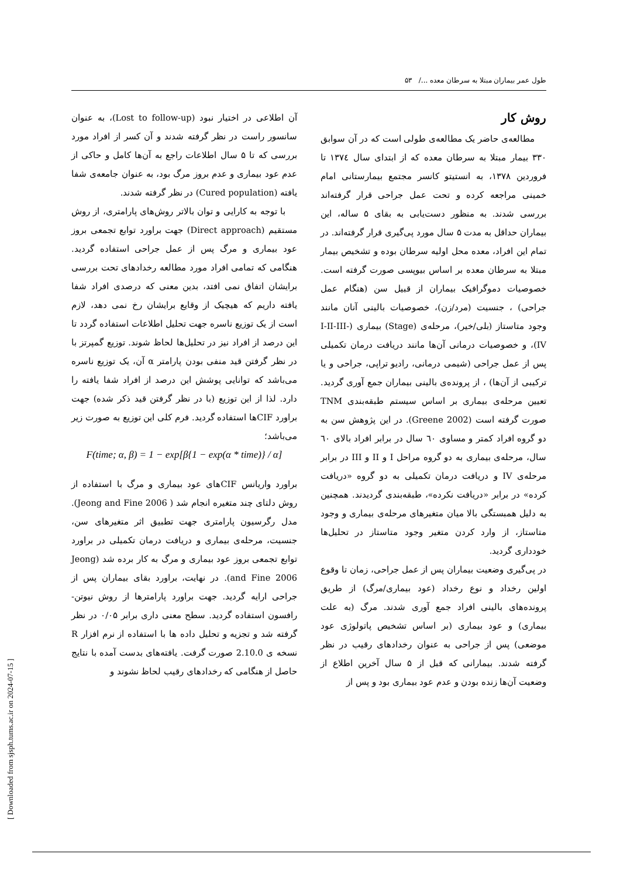طول عمر بیماران مبتلا به سرطان معده .../ ۵۳
روش کار
مطالعه‌ی حاضر یک مطالعه‌ی طولی است که در آن سوابق ۳۳۰ بیمار مبتلا به سرطان معده که از ابتدای سال ۱۳۷٤ تا فروردین ۱۳۷۸، به انستیتو کانسر مجتمع بیمارستانی امام خمینی مراجعه کرده و تحت عمل جراحی قرار گرفته‌اند بررسی شدند. به منظور دست‌یابی به بقای ۵ ساله، این بیماران حداقل به مدت ۵ سال مورد پی‌گیری قرار گرفته‌اند. در تمام این افراد، معده محل اولیه سرطان بوده و تشخیص بیمار مبتلا به سرطان معده بر اساس بیوپسی صورت گرفته است. خصوصیات دموگرافیک بیماران از قبیل سن (هنگام عمل جراحی) ، جنسیت (مرد/زن)، خصوصیات بالینی آنان مانند وجود متاستاز (بلی/خیر)، مرحله‌ی (Stage) بیماری (I-II-III-IV)، و خصوصیات درمانی آن‌ها مانند دریافت درمان تکمیلی پس از عمل جراحی (شیمی درمانی، رادیو تراپی، جراحی و یا ترکیبی از آن‌ها) ، از پرونده‌ی بالینی بیماران جمع آوری گردید. تعیین مرحله‌ی بیماری بر اساس سیستم طبقه‌بندی TNM صورت گرفته است (Greene 2002). در این پژوهش سن به دو گروه افراد کمتر و مساوی ٦۰ سال در برابر افراد بالای ٦۰ سال، مرحله‌ی بیماری به دو گروه مراحل I و II و III در برابر مرحله‌ی IV و دریافت درمان تکمیلی به دو گروه «دریافت کرده» در برابر «دریافت نکرده»، طبقه‌بندی گردیدند. همچنین به دلیل همبستگی بالا میان متغیرهای مرحله‌ی بیماری و وجود متاستاز، از وارد کردن متغیر وجود متاستاز در تحلیل‌ها خودداری گردید.
در پی‌گیری وضعیت بیماران پس از عمل جراحی، زمان تا وقوع اولین رخداد و نوع رخداد (عود بیماری/مرگ) از طریق پرونده‌های بالینی افراد جمع آوری شدند. مرگ (به علت بیماری) و عود بیماری (بر اساس تشخیص پاتولوژی عود موضعی) پس از جراحی به عنوان رخدادهای رقیب در نظر گرفته شدند. بیمارانی که قبل از ۵ سال آخرین اطلاع از وضعیت آن‌ها زنده بودن و عدم عود بیماری بود و پس از
آن اطلاعی در اختیار نبود (Lost to follow-up)، به عنوان سانسور راست در نظر گرفته شدند و آن کسر از افراد مورد بررسی که تا ۵ سال اطلاعات راجع به آن‌ها کامل و حاکی از عدم عود بیماری و عدم بروز مرگ بود، به عنوان جامعه‌ی شفا یافته (Cured population) در نظر گرفته شدند.
با توجه به کارایی و توان بالاتر روش‌های پارامتری، از روش مستقیم (Direct approach) جهت براورد توابع تجمعی بروز عود بیماری و مرگ پس از عمل جراحی استفاده گردید. هنگامی که تمامی افراد مورد مطالعه رخدادهای تحت بررسی برایشان اتفاق نمی افتد، بدین معنی که درصدی افراد شفا یافته داریم که هیچیک از وقایع برایشان رخ نمی دهد، لازم است از یک توزیع ناسره جهت تحلیل اطلاعات استفاده گردد تا این درصد از افراد نیز در تحلیل‌ها لحاظ شوند. توزیع گمپرتز با در نظر گرفتن قید منفی بودن پارامتر α آن، یک توزیع ناسره می‌باشد که توانایی پوشش این درصد از افراد شفا یافته را دارد. لذا از این توزیع (با در نظر گرفتن قید ذکر شده) جهت براورد CIFها استفاده گردید. فرم کلی این توزیع به صورت زیر می‌باشد؛
F(time; α, β) = 1 − exp[β{1 − exp(α * time)} / α]
براورد واریانس CIFهای عود بیماری و مرگ با استفاده از روش دلتای چند متغیره انجام شد ( Jeong and Fine 2006). مدل رگرسیون پارامتری جهت تطبیق اثر متغیرهای سن، جنسیت، مرحله‌ی بیماری و دریافت درمان تکمیلی در براورد توابع تجمعی بروز عود بیماری و مرگ به کار برده شد (Jeong and Fine 2006). در نهایت، براورد بقای بیماران پس از جراحی ارایه گردید. جهت براورد پارامترها از روش نیوتن-رافسون استفاده گردید. سطح معنی داری برابر ۰/۰۵ در نظر گرفته شد و تجزیه و تحلیل داده ها با استفاده از نرم افزار R نسخه ی 2.10.0 صورت گرفت. یافته‌های بدست آمده با نتایج حاصل از هنگامی که رخدادهای رقیب لحاظ نشوند و
[ Downloaded from sjsph.tums.ac.ir on 2024-07-15 ]